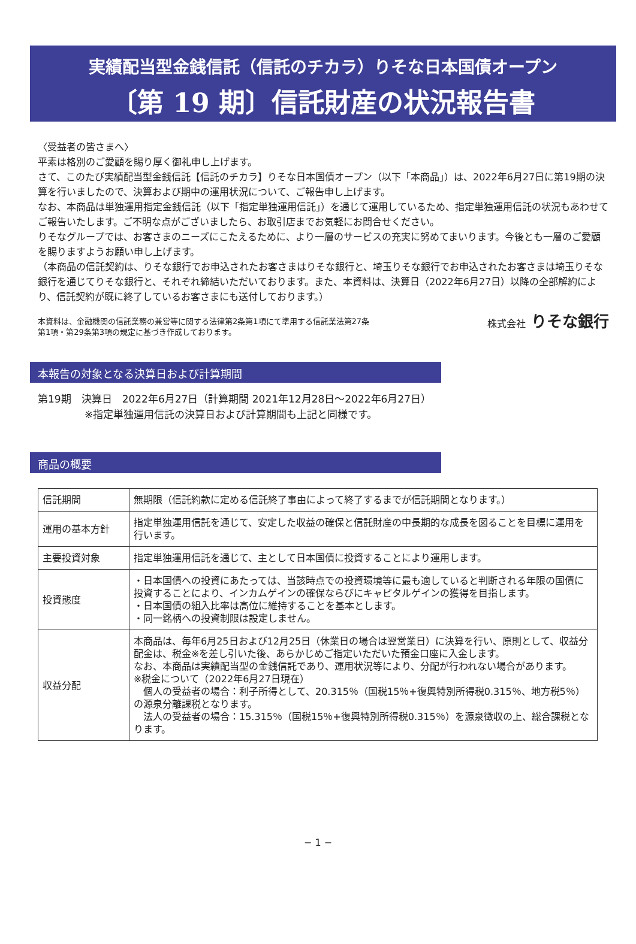実績配当型金銭信託（信託のチカラ）りそな日本国債オープン
〔第 19 期〕信託財産の状況報告書
〈受益者の皆さまへ〉
平素は格別のご愛顧を賜り厚く御礼申し上げます。
さて、このたび実績配当型金銭信託【信託のチカラ】りそな日本国債オープン（以下「本商品」）は、2022年6月27日に第19期の決算を行いましたので、決算および期中の運用状況について、ご報告申し上げます。
なお、本商品は単独運用指定金銭信託（以下「指定単独運用信託」）を通じて運用しているため、指定単独運用信託の状況もあわせてご報告いたします。ご不明な点がございましたら、お取引店までお気軽にお問合せください。
りそなグループでは、お客さまのニーズにこたえるために、より一層のサービスの充実に努めてまいります。今後とも一層のご愛顧を賜りますようお願い申し上げます。
（本商品の信託契約は、りそな銀行でお申込されたお客さまはりそな銀行と、埼玉りそな銀行でお申込されたお客さまは埼玉りそな銀行を通じてりそな銀行と、それぞれ締結いただいております。また、本資料は、決算日（2022年6月27日）以降の全部解約により、信託契約が既に終了しているお客さまにも送付しております。）
本資料は、金融機関の信託業務の兼営等に関する法律第2条第1項にて準用する信託業法第27条
第1項・第29条第3項の規定に基づき作成しております。
株式会社 りそな銀行
本報告の対象となる決算日および計算期間
第19期　決算日　2022年6月27日（計算期間 2021年12月28日～2022年6月27日）
※指定単独運用信託の決算日および計算期間も上記と同様です。
商品の概要
| 信託期間 | 無期限（信託約款に定める信託終了事由によって終了するまでが信託期間となります。） |
| 運用の基本方針 | 指定単独運用信託を通じて、安定した収益の確保と信託財産の中長期的な成長を図ることを目標に運用を行います。 |
| 主要投資対象 | 指定単独運用信託を通じて、主として日本国債に投資することにより運用します。 |
| 投資態度 | ・日本国債への投資にあたっては、当該時点での投資環境等に最も適していると判断される年限の国債に投資することにより、インカムゲインの確保ならびにキャピタルゲインの獲得を目指します。 ・日本国債の組入比率は高位に維持することを基本とします。 ・同一銘柄への投資制限は設定しません。 |
| 収益分配 | 本商品は、毎年6月25日および12月25日（休業日の場合は翌営業日）に決算を行い、原則として、収益分配金は、税金※を差し引いた後、あらかじめご指定いただいた預金口座に入金します。 なお、本商品は実績配当型の金銭信託であり、運用状況等により、分配が行われない場合があります。 ※税金について（2022年6月27日現在） 個人の受益者の場合：利子所得として、20.315％（国税15％+復興特別所得税0.315％、地方税5％）の源泉分離課税となります。 法人の受益者の場合：15.315％（国税15％+復興特別所得税0.315％）を源泉徴収の上、総合課税となります。 |
− 1 −